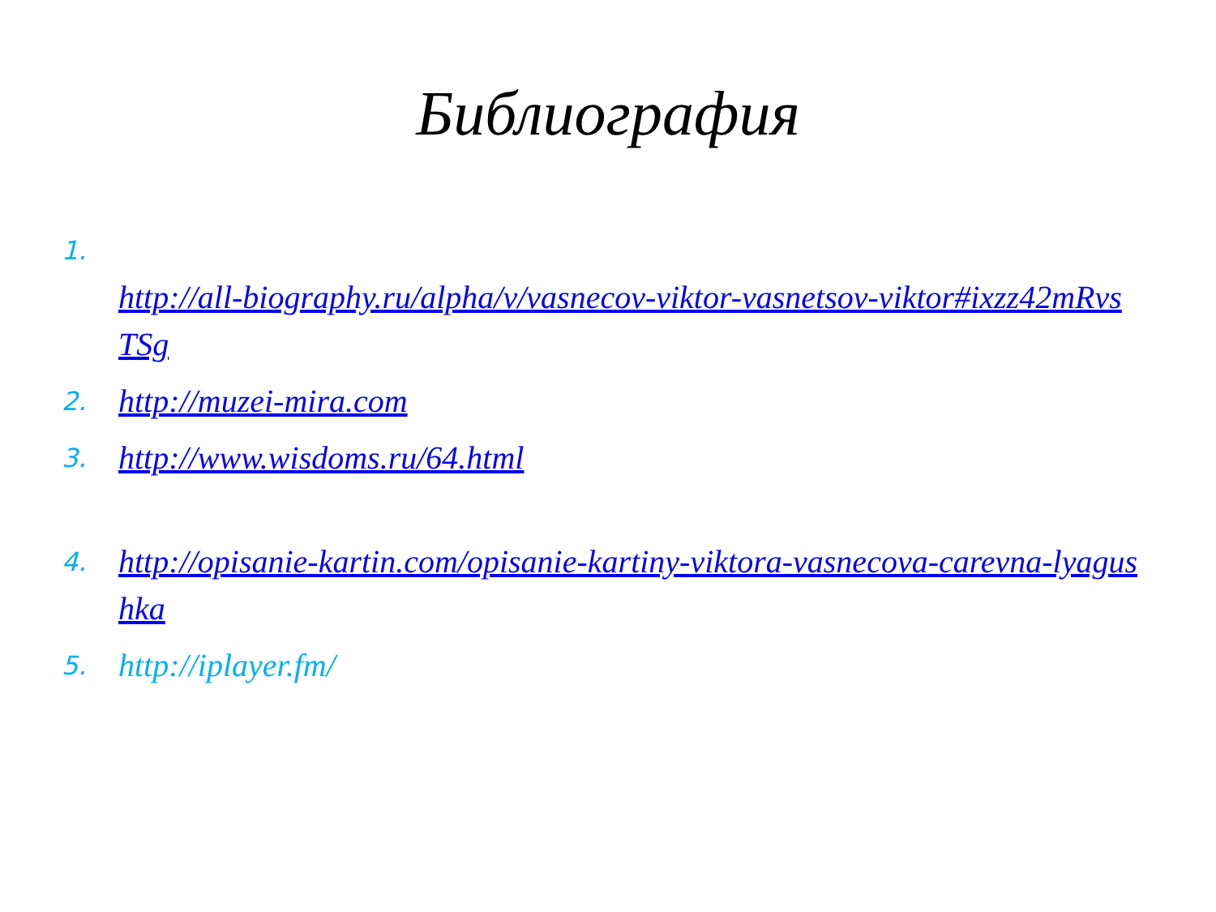Библиография
1.
http://all-biography.ru/alpha/v/vasnecov-viktor-vasnetsov-viktor#ixzz42mRvsTSg
2. http://muzei-mira.com
3. http://www.wisdoms.ru/64.html
4. http://opisanie-kartin.com/opisanie-kartiny-viktora-vasnecova-carevna-lyagushka
5. http://iplayer.fm/